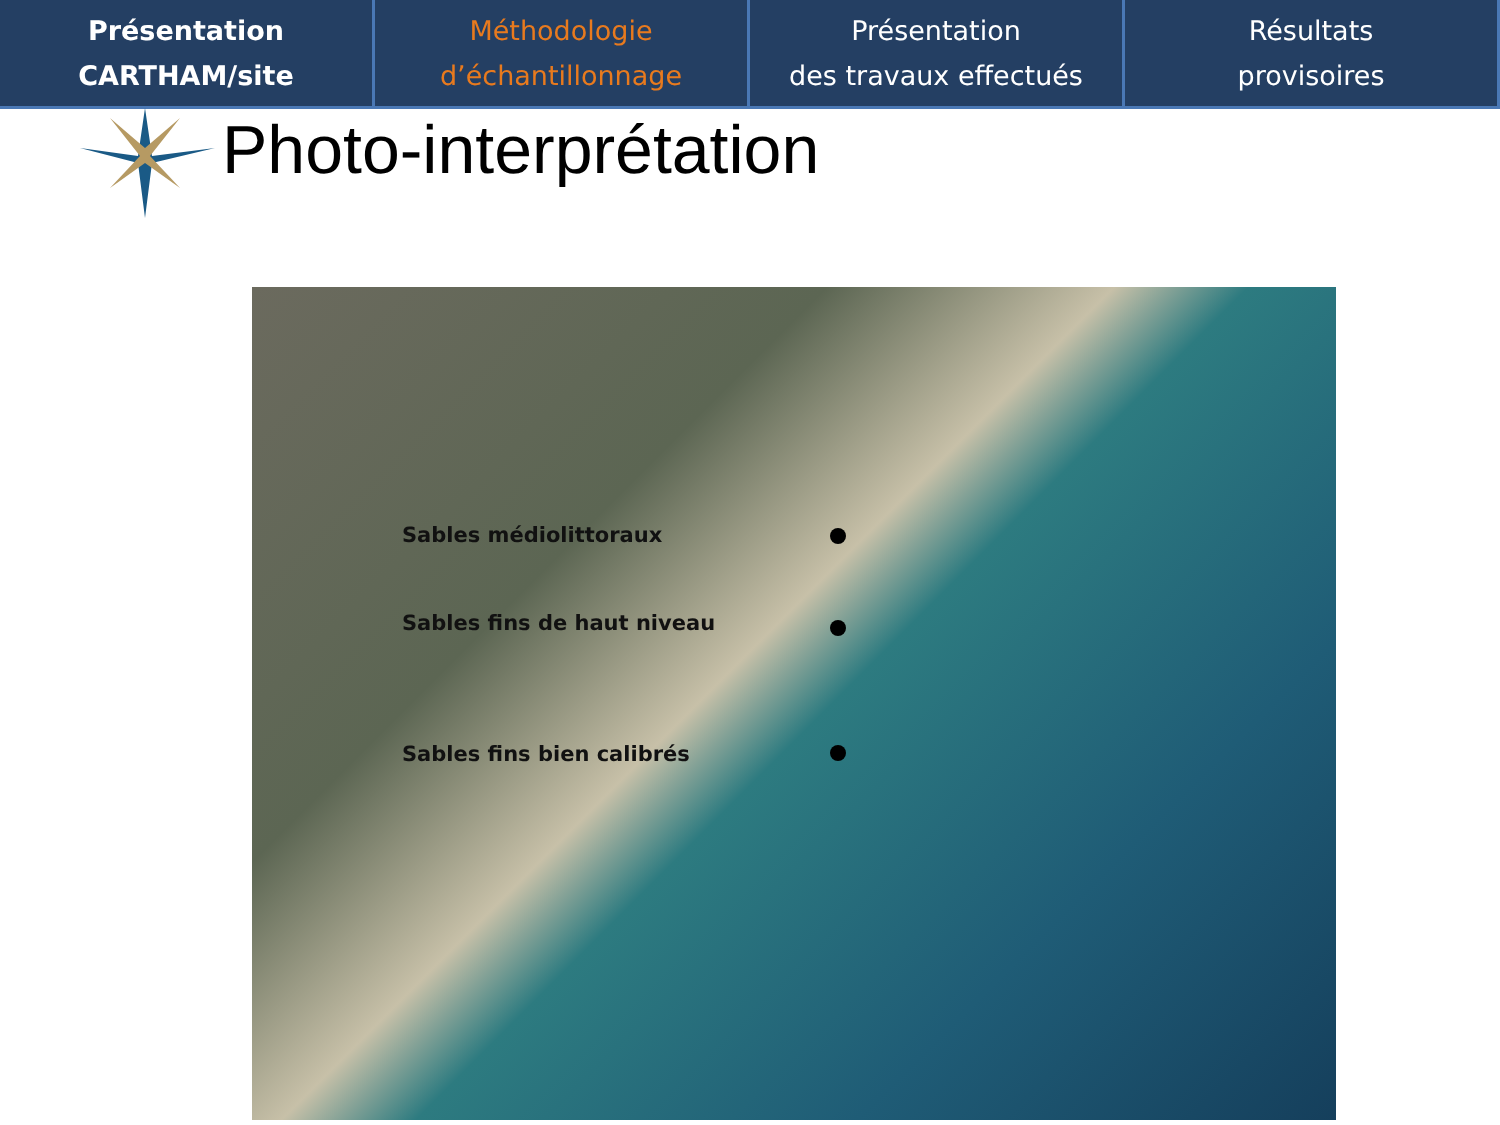Présentation
CARTHAM/site
Méthodologie
d’échantillonnage
Présentation
des travaux effectués
Résultats
provisoires
Photo-interprétation
Sables médiolittoraux
Sables fins de haut niveau
Sables fins bien calibrés